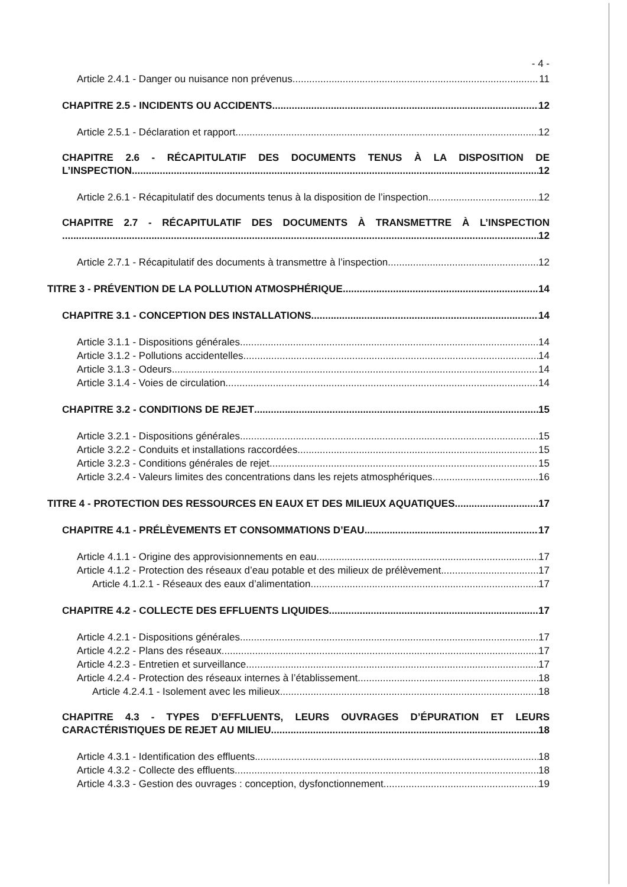- 4 -
Article 2.4.1 - Danger ou nuisance non prévenus 11
CHAPITRE 2.5 - INCIDENTS OU ACCIDENTS 12
Article 2.5.1 - Déclaration et rapport 12
CHAPITRE 2.6 - RÉCAPITULATIF DES DOCUMENTS TENUS À LA DISPOSITION DE
L’INSPECTION 12
Article 2.6.1 - Récapitulatif des documents tenus à la disposition de l’inspection 12
CHAPITRE 2.7 - RÉCAPITULATIF DES DOCUMENTS À TRANSMETTRE À L’INSPECTION
12
Article 2.7.1 - Récapitulatif des documents à transmettre à l’inspection 12
TITRE 3 - PRÉVENTION DE LA POLLUTION ATMOSPHÉRIQUE 14
CHAPITRE 3.1 - CONCEPTION DES INSTALLATIONS 14
Article 3.1.1 - Dispositions générales 14
Article 3.1.2 - Pollutions accidentelles 14
Article 3.1.3 - Odeurs 14
Article 3.1.4 - Voies de circulation 14
CHAPITRE 3.2 - CONDITIONS DE REJET 15
Article 3.2.1 - Dispositions générales 15
Article 3.2.2 - Conduits et installations raccordées 15
Article 3.2.3 - Conditions générales de rejet 15
Article 3.2.4 - Valeurs limites des concentrations dans les rejets atmosphériques 16
TITRE 4 - PROTECTION DES RESSOURCES EN EAUX ET DES MILIEUX AQUATIQUES 17
CHAPITRE 4.1 - PRÉLÈVEMENTS ET CONSOMMATIONS D’EAU 17
Article 4.1.1 - Origine des approvisionnements en eau 17
Article 4.1.2 - Protection des réseaux d’eau potable et des milieux de prélèvement 17
Article 4.1.2.1 - Réseaux des eaux d’alimentation 17
CHAPITRE 4.2 - COLLECTE DES EFFLUENTS LIQUIDES 17
Article 4.2.1 - Dispositions générales 17
Article 4.2.2 - Plans des réseaux 17
Article 4.2.3 - Entretien et surveillance 17
Article 4.2.4 - Protection des réseaux internes à l’établissement 18
Article 4.2.4.1 - Isolement avec les milieux 18
CHAPITRE 4.3 - TYPES D’EFFLUENTS, LEURS OUVRAGES D’ÉPURATION ET LEURS
CARACTÉRISTIQUES DE REJET AU MILIEU 18
Article 4.3.1 - Identification des effluents 18
Article 4.3.2 - Collecte des effluents 18
Article 4.3.3 - Gestion des ouvrages : conception, dysfonctionnement 19